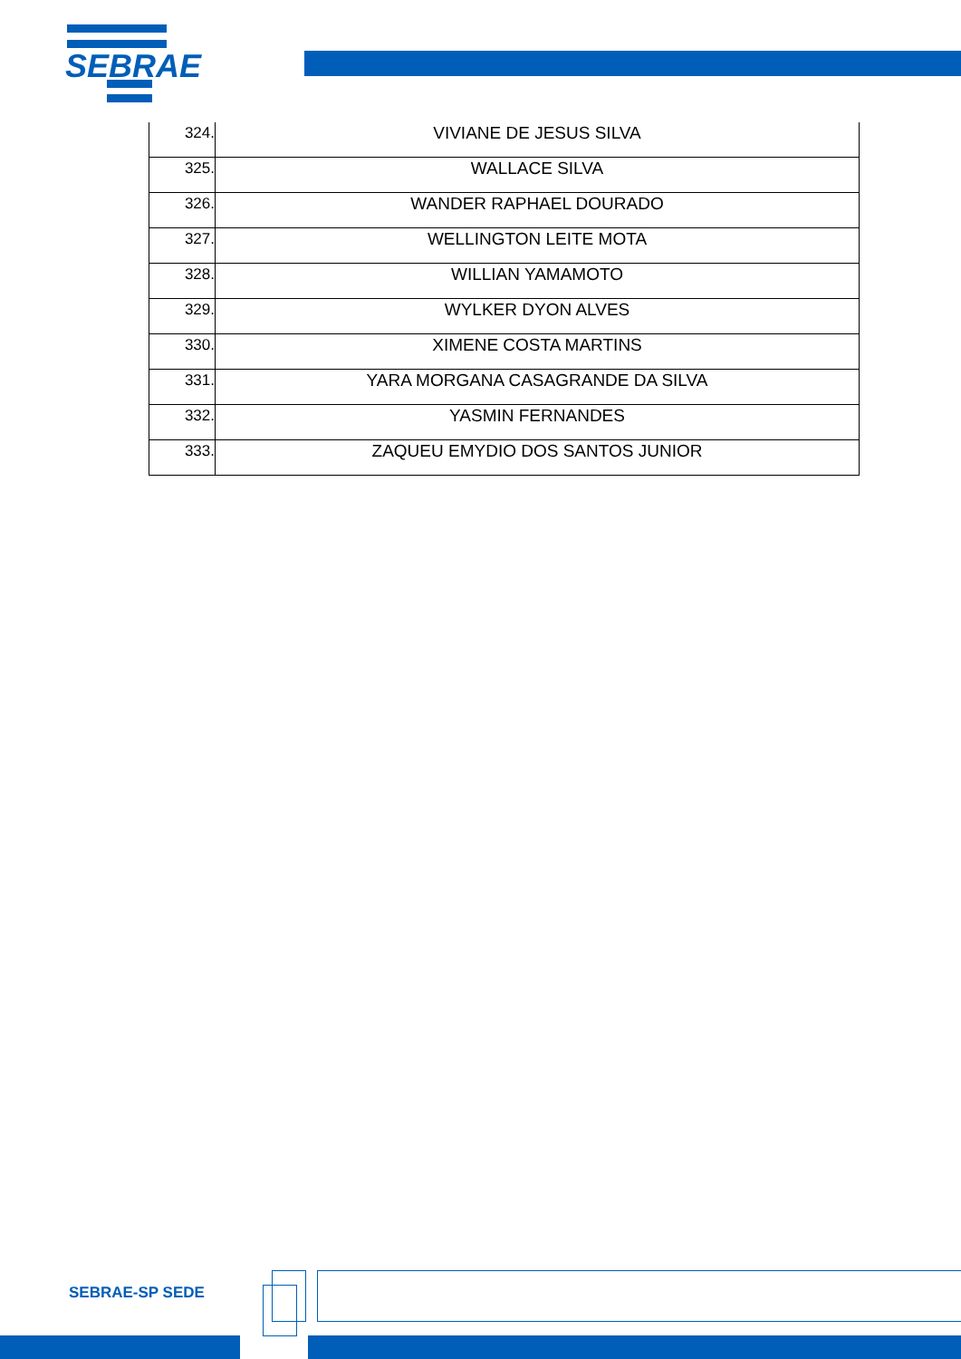SEBRAE
| 324. | VIVIANE DE JESUS SILVA |
| 325. | WALLACE SILVA |
| 326. | WANDER RAPHAEL DOURADO |
| 327. | WELLINGTON LEITE MOTA |
| 328. | WILLIAN YAMAMOTO |
| 329. | WYLKER DYON ALVES |
| 330. | XIMENE COSTA MARTINS |
| 331. | YARA MORGANA CASAGRANDE DA SILVA |
| 332. | YASMIN FERNANDES |
| 333. | ZAQUEU EMYDIO DOS SANTOS JUNIOR |
SEBRAE-SP SEDE